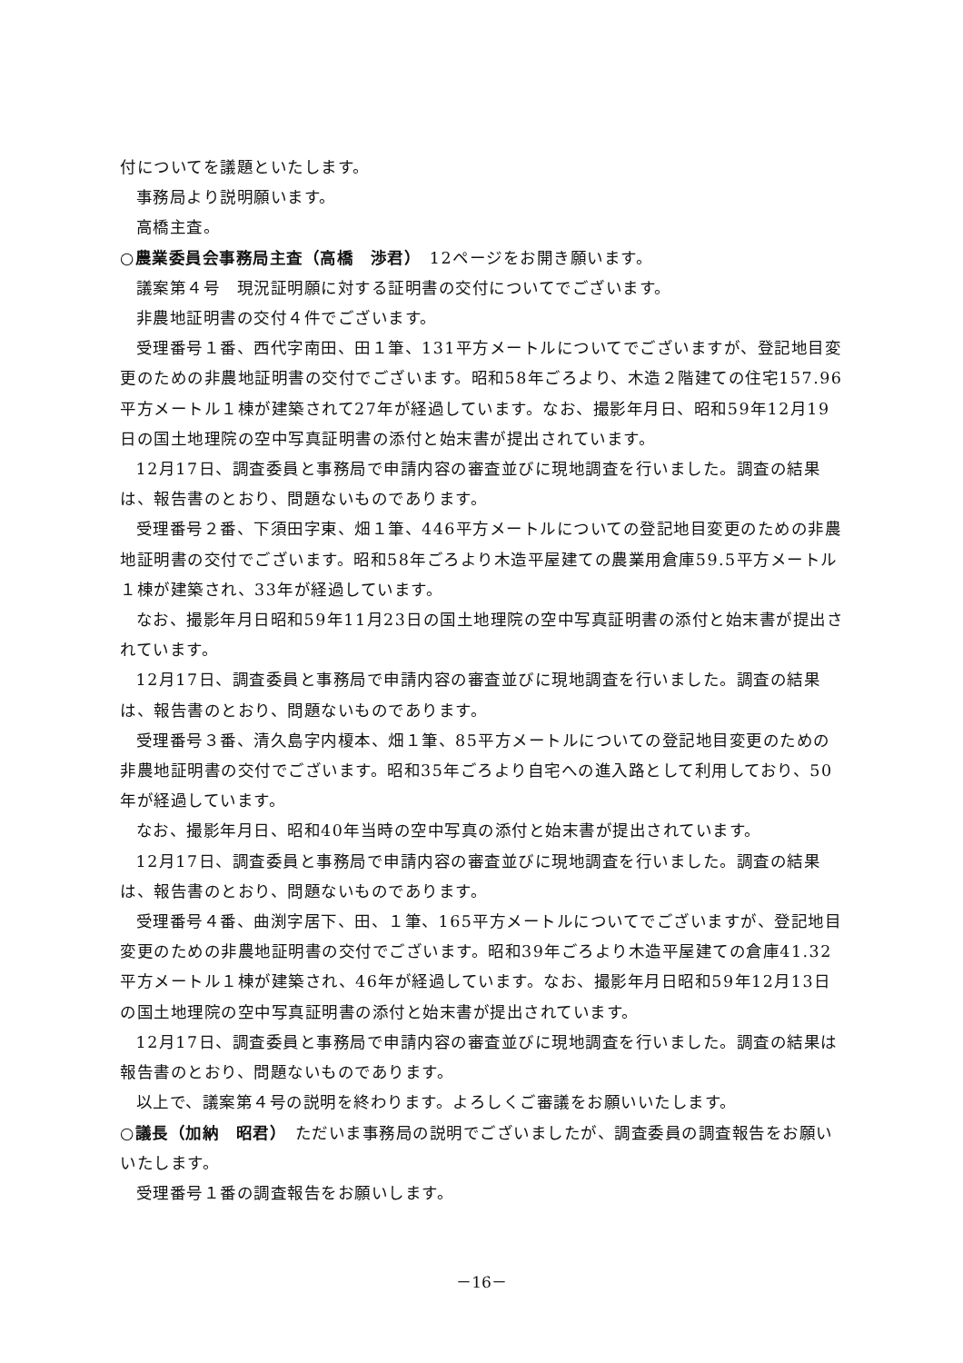付についてを議題といたします。
事務局より説明願います。
高橋主査。
○農業委員会事務局主査（高橋　渉君）　12ページをお開き願います。
議案第４号　現況証明願に対する証明書の交付についてでございます。
非農地証明書の交付４件でございます。
受理番号１番、西代字南田、田１筆、131平方メートルについてでございますが、登記地目変更のための非農地証明書の交付でございます。昭和58年ごろより、木造２階建ての住宅157.96平方メートル１棟が建築されて27年が経過しています。なお、撮影年月日、昭和59年12月19日の国土地理院の空中写真証明書の添付と始末書が提出されています。
12月17日、調査委員と事務局で申請内容の審査並びに現地調査を行いました。調査の結果は、報告書のとおり、問題ないものであります。
受理番号２番、下須田字東、畑１筆、446平方メートルについての登記地目変更のための非農地証明書の交付でございます。昭和58年ごろより木造平屋建ての農業用倉庫59.5平方メートル１棟が建築され、33年が経過しています。
なお、撮影年月日昭和59年11月23日の国土地理院の空中写真証明書の添付と始末書が提出されています。
12月17日、調査委員と事務局で申請内容の審査並びに現地調査を行いました。調査の結果は、報告書のとおり、問題ないものであります。
受理番号３番、清久島字内榎本、畑１筆、85平方メートルについての登記地目変更のための非農地証明書の交付でございます。昭和35年ごろより自宅への進入路として利用しており、50年が経過しています。
なお、撮影年月日、昭和40年当時の空中写真の添付と始末書が提出されています。
12月17日、調査委員と事務局で申請内容の審査並びに現地調査を行いました。調査の結果は、報告書のとおり、問題ないものであります。
受理番号４番、曲渕字居下、田、１筆、165平方メートルについてでございますが、登記地目変更のための非農地証明書の交付でございます。昭和39年ごろより木造平屋建ての倉庫41.32平方メートル１棟が建築され、46年が経過しています。なお、撮影年月日昭和59年12月13日の国土地理院の空中写真証明書の添付と始末書が提出されています。
12月17日、調査委員と事務局で申請内容の審査並びに現地調査を行いました。調査の結果は報告書のとおり、問題ないものであります。
以上で、議案第４号の説明を終わります。よろしくご審議をお願いいたします。
○議長（加納　昭君）　ただいま事務局の説明でございましたが、調査委員の調査報告をお願いいたします。
受理番号１番の調査報告をお願いします。
－16－